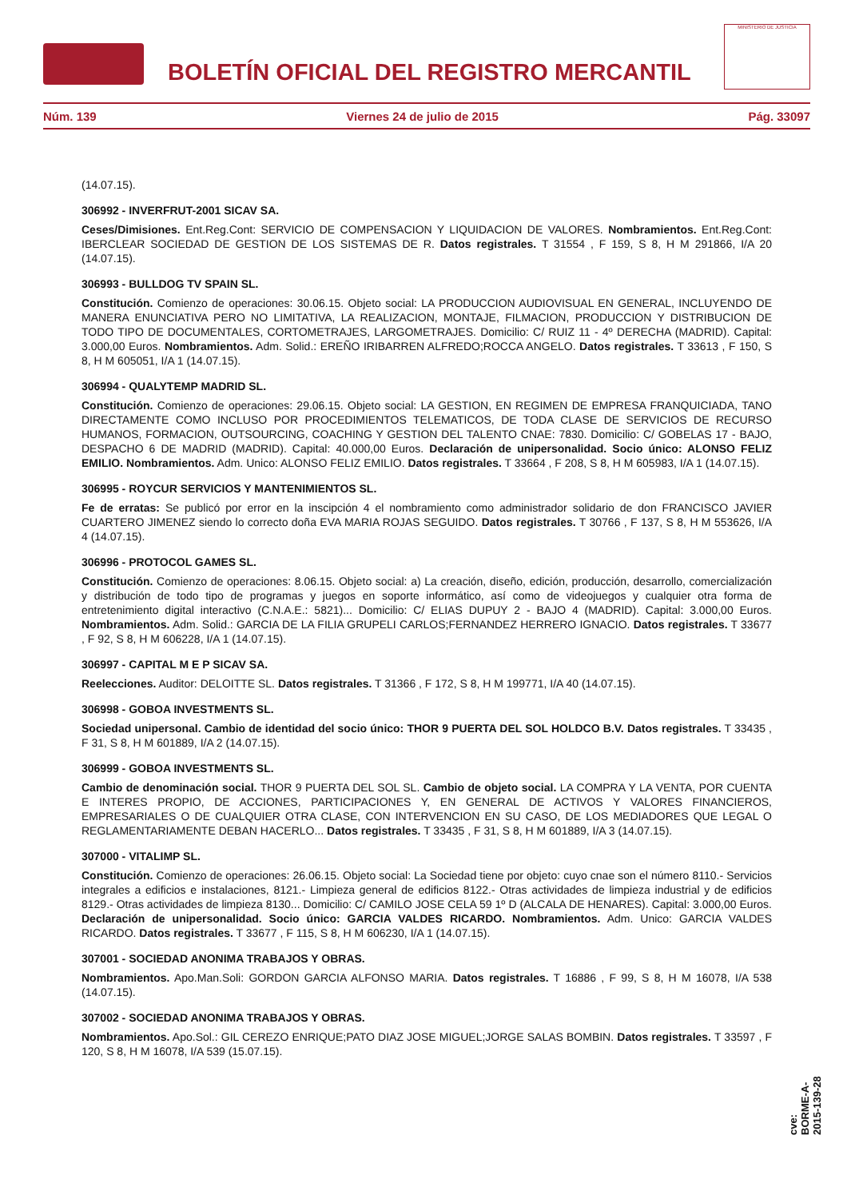BOLETÍN OFICIAL DEL REGISTRO MERCANTIL
MINISTERIO DE JUSTICIA
Núm. 139 Viernes 24 de julio de 2015 Pág. 33097
(14.07.15).
306992 - INVERFRUT-2001 SICAV SA.
Ceses/Dimisiones. Ent.Reg.Cont: SERVICIO DE COMPENSACION Y LIQUIDACION DE VALORES. Nombramientos. Ent.Reg.Cont: IBERCLEAR SOCIEDAD DE GESTION DE LOS SISTEMAS DE R. Datos registrales. T 31554 , F 159, S 8, H M 291866, I/A 20 (14.07.15).
306993 - BULLDOG TV SPAIN SL.
Constitución. Comienzo de operaciones: 30.06.15. Objeto social: LA PRODUCCION AUDIOVISUAL EN GENERAL, INCLUYENDO DE MANERA ENUNCIATIVA PERO NO LIMITATIVA, LA REALIZACION, MONTAJE, FILMACION, PRODUCCION Y DISTRIBUCION DE TODO TIPO DE DOCUMENTALES, CORTOMETRAJES, LARGOMETRAJES. Domicilio: C/ RUIZ 11 - 4º DERECHA (MADRID). Capital: 3.000,00 Euros. Nombramientos. Adm. Solid.: EREÑO IRIBARREN ALFREDO;ROCCA ANGELO. Datos registrales. T 33613 , F 150, S 8, H M 605051, I/A 1 (14.07.15).
306994 - QUALYTEMP MADRID SL.
Constitución. Comienzo de operaciones: 29.06.15. Objeto social: LA GESTION, EN REGIMEN DE EMPRESA FRANQUICIADA, TANO DIRECTAMENTE COMO INCLUSO POR PROCEDIMIENTOS TELEMATICOS, DE TODA CLASE DE SERVICIOS DE RECURSO HUMANOS, FORMACION, OUTSOURCING, COACHING Y GESTION DEL TALENTO CNAE: 7830. Domicilio: C/ GOBELAS 17 - BAJO, DESPACHO 6 DE MADRID (MADRID). Capital: 40.000,00 Euros. Declaración de unipersonalidad. Socio único: ALONSO FELIZ EMILIO. Nombramientos. Adm. Unico: ALONSO FELIZ EMILIO. Datos registrales. T 33664 , F 208, S 8, H M 605983, I/A 1 (14.07.15).
306995 - ROYCUR SERVICIOS Y MANTENIMIENTOS SL.
Fe de erratas: Se publicó por error en la inscipción 4 el nombramiento como administrador solidario de don FRANCISCO JAVIER CUARTERO JIMENEZ siendo lo correcto doña EVA MARIA ROJAS SEGUIDO. Datos registrales. T 30766 , F 137, S 8, H M 553626, I/A 4 (14.07.15).
306996 - PROTOCOL GAMES SL.
Constitución. Comienzo de operaciones: 8.06.15. Objeto social: a) La creación, diseño, edición, producción, desarrollo, comercialización y distribución de todo tipo de programas y juegos en soporte informático, así como de videojuegos y cualquier otra forma de entretenimiento digital interactivo (C.N.A.E.: 5821)... Domicilio: C/ ELIAS DUPUY 2 - BAJO 4 (MADRID). Capital: 3.000,00 Euros. Nombramientos. Adm. Solid.: GARCIA DE LA FILIA GRUPELI CARLOS;FERNANDEZ HERRERO IGNACIO. Datos registrales. T 33677 , F 92, S 8, H M 606228, I/A 1 (14.07.15).
306997 - CAPITAL M E P SICAV SA.
Reelecciones. Auditor: DELOITTE SL. Datos registrales. T 31366 , F 172, S 8, H M 199771, I/A 40 (14.07.15).
306998 - GOBOA INVESTMENTS SL.
Sociedad unipersonal. Cambio de identidad del socio único: THOR 9 PUERTA DEL SOL HOLDCO B.V. Datos registrales. T 33435 , F 31, S 8, H M 601889, I/A 2 (14.07.15).
306999 - GOBOA INVESTMENTS SL.
Cambio de denominación social. THOR 9 PUERTA DEL SOL SL. Cambio de objeto social. LA COMPRA Y LA VENTA, POR CUENTA E INTERES PROPIO, DE ACCIONES, PARTICIPACIONES Y, EN GENERAL DE ACTIVOS Y VALORES FINANCIEROS, EMPRESARIALES O DE CUALQUIER OTRA CLASE, CON INTERVENCION EN SU CASO, DE LOS MEDIADORES QUE LEGAL O REGLAMENTARIAMENTE DEBAN HACERLO... Datos registrales. T 33435 , F 31, S 8, H M 601889, I/A 3 (14.07.15).
307000 - VITALIMP SL.
Constitución. Comienzo de operaciones: 26.06.15. Objeto social: La Sociedad tiene por objeto: cuyo cnae son el número 8110.- Servicios integrales a edificios e instalaciones, 8121.- Limpieza general de edificios 8122.- Otras actividades de limpieza industrial y de edificios 8129.- Otras actividades de limpieza 8130... Domicilio: C/ CAMILO JOSE CELA 59 1º D (ALCALA DE HENARES). Capital: 3.000,00 Euros. Declaración de unipersonalidad. Socio único: GARCIA VALDES RICARDO. Nombramientos. Adm. Unico: GARCIA VALDES RICARDO. Datos registrales. T 33677 , F 115, S 8, H M 606230, I/A 1 (14.07.15).
307001 - SOCIEDAD ANONIMA TRABAJOS Y OBRAS.
Nombramientos. Apo.Man.Soli: GORDON GARCIA ALFONSO MARIA. Datos registrales. T 16886 , F 99, S 8, H M 16078, I/A 538 (14.07.15).
307002 - SOCIEDAD ANONIMA TRABAJOS Y OBRAS.
Nombramientos. Apo.Sol.: GIL CEREZO ENRIQUE;PATO DIAZ JOSE MIGUEL;JORGE SALAS BOMBIN. Datos registrales. T 33597 , F 120, S 8, H M 16078, I/A 539 (15.07.15).
cve: BORME-A-2015-139-28